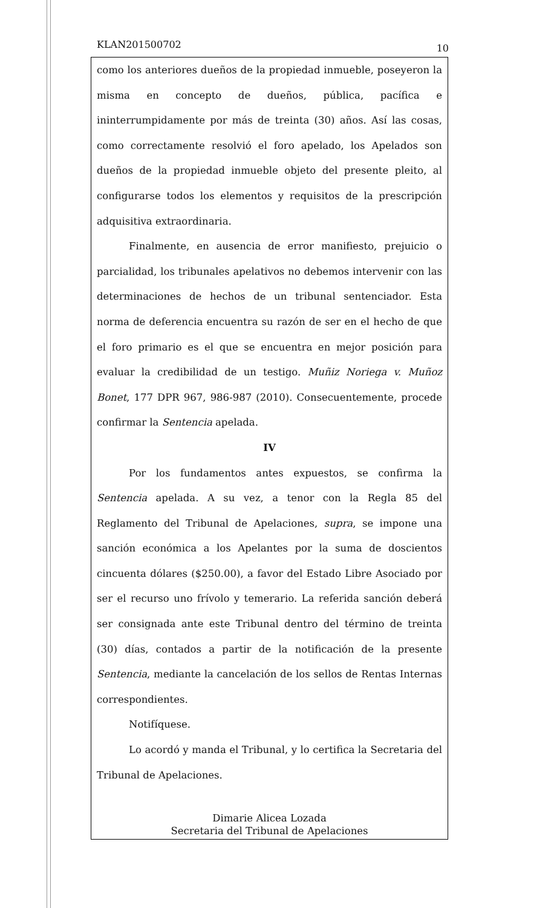KLAN201500702 10
como los anteriores dueños de la propiedad inmueble, poseyeron la misma en concepto de dueños, pública, pacífica e ininterrumpidamente por más de treinta (30) años. Así las cosas, como correctamente resolvió el foro apelado, los Apelados son dueños de la propiedad inmueble objeto del presente pleito, al configurarse todos los elementos y requisitos de la prescripción adquisitiva extraordinaria.
Finalmente, en ausencia de error manifiesto, prejuicio o parcialidad, los tribunales apelativos no debemos intervenir con las determinaciones de hechos de un tribunal sentenciador. Esta norma de deferencia encuentra su razón de ser en el hecho de que el foro primario es el que se encuentra en mejor posición para evaluar la credibilidad de un testigo. Muñiz Noriega v. Muñoz Bonet, 177 DPR 967, 986-987 (2010). Consecuentemente, procede confirmar la Sentencia apelada.
IV
Por los fundamentos antes expuestos, se confirma la Sentencia apelada. A su vez, a tenor con la Regla 85 del Reglamento del Tribunal de Apelaciones, supra, se impone una sanción económica a los Apelantes por la suma de doscientos cincuenta dólares ($250.00), a favor del Estado Libre Asociado por ser el recurso uno frívolo y temerario. La referida sanción deberá ser consignada ante este Tribunal dentro del término de treinta (30) días, contados a partir de la notificación de la presente Sentencia, mediante la cancelación de los sellos de Rentas Internas correspondientes.
Notifíquese.
Lo acordó y manda el Tribunal, y lo certifica la Secretaria del Tribunal de Apelaciones.
Dimarie Alicea Lozada
Secretaria del Tribunal de Apelaciones